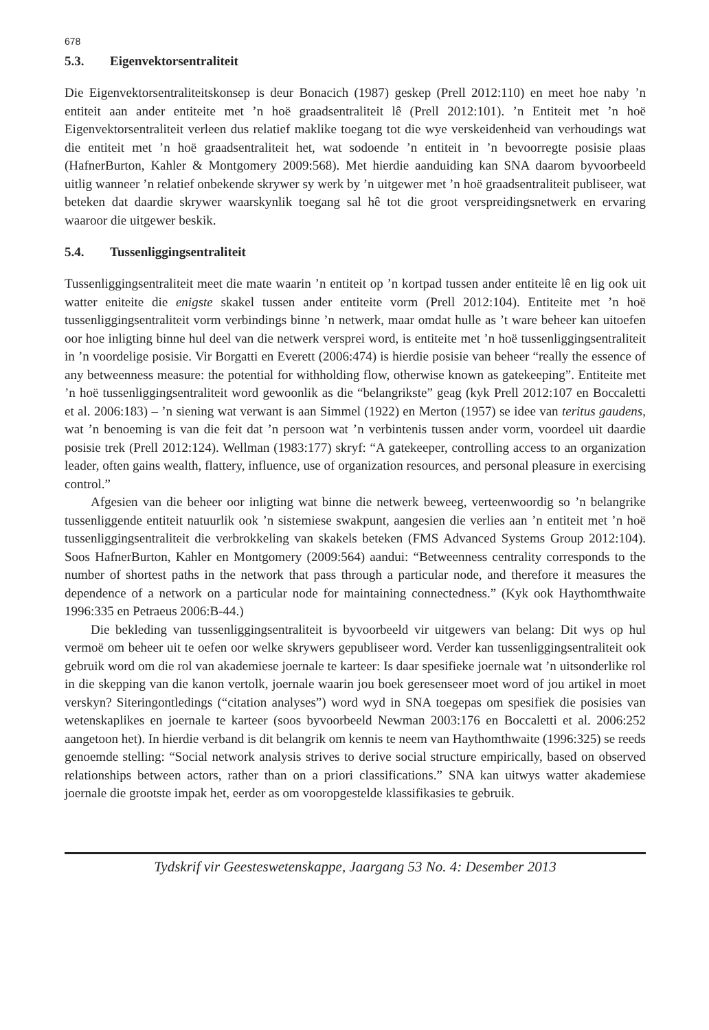678
5.3. Eigenvektorsentraliteit
Die Eigenvektorsentraliteitskonsep is deur Bonacich (1987) geskep (Prell 2012:110) en meet hoe naby ’n entiteit aan ander entiteite met ’n hoë graadsentraliteit lê (Prell 2012:101). ’n Entiteit met ’n hoë Eigenvektorsentraliteit verleen dus relatief maklike toegang tot die wye verskeidenheid van verhoudings wat die entiteit met ’n hoë graadsentraliteit het, wat sodoende ’n entiteit in ’n bevoorregte posisie plaas (HafnerBurton, Kahler & Montgomery 2009:568). Met hierdie aanduiding kan SNA daarom byvoorbeeld uitlig wanneer ’n relatief onbekende skrywer sy werk by ’n uitgewer met ’n hoë graadsentraliteit publiseer, wat beteken dat daardie skrywer waarskynlik toegang sal hê tot die groot verspreidingsnetwerk en ervaring waaroor die uitgewer beskik.
5.4. Tussenliggingsentraliteit
Tussenliggingsentraliteit meet die mate waarin ’n entiteit op ’n kortpad tussen ander entiteite lê en lig ook uit watter eniteite die enigste skakel tussen ander entiteite vorm (Prell 2012:104). Entiteite met ’n hoë tussenliggingsentraliteit vorm verbindings binne ’n netwerk, maar omdat hulle as ’t ware beheer kan uitoefen oor hoe inligting binne hul deel van die netwerk versprei word, is entiteite met ’n hoë tussenliggingsentraliteit in ’n voordelige posisie. Vir Borgatti en Everett (2006:474) is hierdie posisie van beheer “really the essence of any betweenness measure: the potential for withholding flow, otherwise known as gatekeeping”. Entiteite met ’n hoë tussenliggingsentraliteit word gewoonlik as die “belangrikste” geag (kyk Prell 2012:107 en Boccaletti et al. 2006:183) – ’n siening wat verwant is aan Simmel (1922) en Merton (1957) se idee van teritus gaudens, wat ’n benoeming is van die feit dat ’n persoon wat ’n verbintenis tussen ander vorm, voordeel uit daardie posisie trek (Prell 2012:124). Wellman (1983:177) skryf: “A gatekeeper, controlling access to an organization leader, often gains wealth, flattery, influence, use of organization resources, and personal pleasure in exercising control.”
Afgesien van die beheer oor inligting wat binne die netwerk beweeg, verteenwoordig so ’n belangrike tussenliggende entiteit natuurlik ook ’n sistemiese swakpunt, aangesien die verlies aan ’n entiteit met ’n hoë tussenliggingsentraliteit die verbrokkeling van skakels beteken (FMS Advanced Systems Group 2012:104). Soos HafnerBurton, Kahler en Montgomery (2009:564) aandui: “Betweenness centrality corresponds to the number of shortest paths in the network that pass through a particular node, and therefore it measures the dependence of a network on a particular node for maintaining connectedness.” (Kyk ook Haythomthwaite 1996:335 en Petraeus 2006:B-44.)
Die bekleding van tussenliggingsentraliteit is byvoorbeeld vir uitgewers van belang: Dit wys op hul vermoë om beheer uit te oefen oor welke skrywers gepubliseer word. Verder kan tussenliggingsentraliteit ook gebruik word om die rol van akademiese joernale te karteer: Is daar spesifieke joernale wat ’n uitsonderlike rol in die skepping van die kanon vertolk, joernale waarin jou boek geresenseer moet word of jou artikel in moet verskyn? Siteringontledings (“citation analyses”) word wyd in SNA toegepas om spesifiek die posisies van wetenskaplikes en joernale te karteer (soos byvoorbeeld Newman 2003:176 en Boccaletti et al. 2006:252 aangetoon het). In hierdie verband is dit belangrik om kennis te neem van Haythomthwaite (1996:325) se reeds genoemde stelling: “Social network analysis strives to derive social structure empirically, based on observed relationships between actors, rather than on a priori classifications.” SNA kan uitwys watter akademiese joernale die grootste impak het, eerder as om vooropgestelde klassifikasies te gebruik.
Tydskrif vir Geesteswetenskappe, Jaargang 53 No. 4: Desember 2013